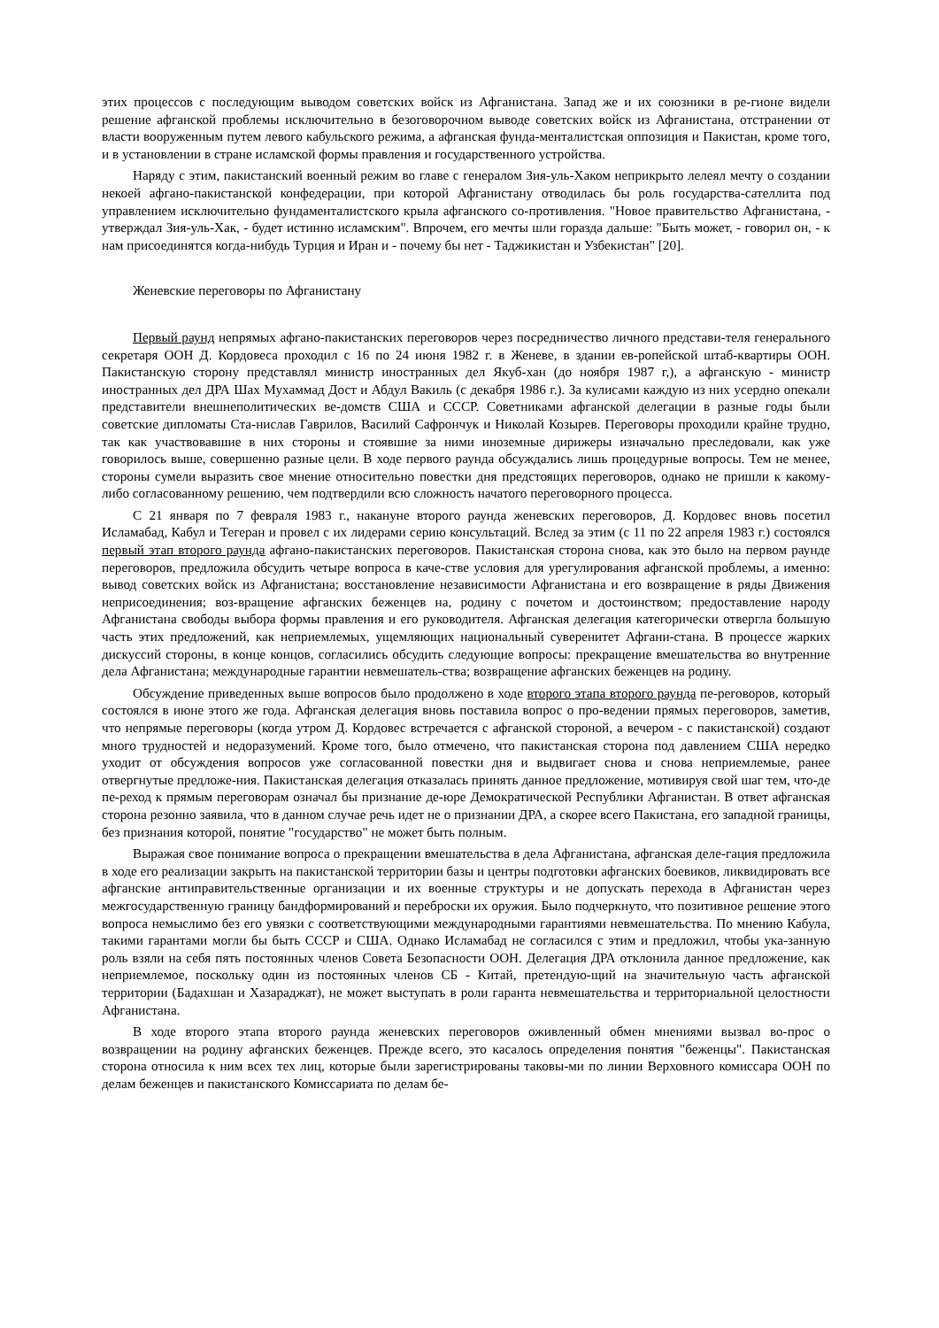этих процессов с последующим выводом советских войск из Афганистана. Запад же и их союзники в ре-гионе видели решение афганской проблемы исключительно в безоговорочном выводе советских войск из Афганистана, отстранении от власти вооруженным путем левого кабульского режима, а афганская фунда-менталистская оппозиция и Пакистан, кроме того, и в установлении в стране исламской формы правления и государственного устройства.
Наряду с этим, пакистанский военный режим во главе с генералом Зия-уль-Хаком неприкрыто лелеял мечту о создании некоей афгано-пакистанской конфедерации, при которой Афганистану отводилась бы роль государства-сателлита под управлением исключительно фундаменталистского крыла афганского со-противления. "Новое правительство Афганистана, - утверждал Зия-уль-Хак, - будет истинно исламским". Впрочем, его мечты шли горазда дальше: "Быть может, - говорил он, - к нам присоединятся когда-нибудь Турция и Иран и - почему бы нет - Таджикистан и Узбекистан" [20].
Женевские переговоры по Афганистану
Первый раунд непрямых афгано-пакистанских переговоров через посредничество личного представи-теля генерального секретаря ООН Д. Кордовеса проходил с 16 по 24 июня 1982 г. в Женеве, в здании ев-ропейской штаб-квартиры ООН. Пакистанскую сторону представлял министр иностранных дел Якуб-хан (до ноября 1987 г,), а афганскую - министр иностранных дел ДРА Шах Мухаммад Дост и Абдул Вакиль (с декабря 1986 г.). За кулисами каждую из них усердно опекали представители внешнеполитических ве-домств США и СССР. Советниками афганской делегации в разные годы были советские дипломаты Ста-нислав Гаврилов, Василий Сафрончук и Николай Козырев. Переговоры проходили крайне трудно, так как участвовавшие в них стороны и стоявшие за ними иноземные дирижеры изначально преследовали, как уже говорилось выше, совершенно разные цели. В ходе первого раунда обсуждались лишь процедурные вопросы. Тем не менее, стороны сумели выразить свое мнение относительно повестки дня предстоящих переговоров, однако не пришли к какому-либо согласованному решению, чем подтвердили всю сложность начатого переговорного процесса.
С 21 января по 7 февраля 1983 г., накануне второго раунда женевских переговоров, Д. Кордовес вновь посетил Исламабад, Кабул и Тегеран и провел с их лидерами серию консультаций. Вслед за этим (с 11 по 22 апреля 1983 г.) состоялся первый этап второго раунда афгано-пакистанских переговоров. Пакистанская сторона снова, как это было на первом раунде переговоров, предложила обсудить четыре вопроса в каче-стве условия для урегулирования афганской проблемы, а именно: вывод советских войск из Афганистана; восстановление независимости Афганистана и его возвращение в ряды Движения неприсоединения; воз-вращение афганских беженцев на, родину с почетом и достоинством; предоставление народу Афганистана свободы выбора формы правления и его руководителя. Афганская делегация категорически отвергла большую часть этих предложений, как неприемлемых, ущемляющих национальный суверенитет Афгани-стана. В процессе жарких дискуссий стороны, в конце концов, согласились обсудить следующие вопросы: прекращение вмешательства во внутренние дела Афганистана; международные гарантии невмешатель-ства; возвращение афганских беженцев на родину.
Обсуждение приведенных выше вопросов было продолжено в ходе второго этапа второго раунда пе-реговоров, который состоялся в июне этого же года. Афганская делегация вновь поставила вопрос о про-ведении прямых переговоров, заметив, что непрямые переговоры (когда утром Д. Кордовес встречается с афганской стороной, а вечером - с пакистанской) создают много трудностей и недоразумений. Кроме того, было отмечено, что пакистанская сторона под давлением США нередко уходит от обсуждения вопросов уже согласованной повестки дня и выдвигает снова и снова неприемлемые, ранее отвергнутые предложе-ния. Пакистанская делегация отказалась принять данное предложение, мотивируя свой шаг тем, что-де пе-реход к прямым переговорам означал бы признание де-юре Демократической Республики Афганистан. В ответ афганская сторона резонно заявила, что в данном случае речь идет не о признании ДРА, а скорее всего Пакистана, его западной границы, без признания которой, понятие "государство" не может быть полным.
Выражая свое понимание вопроса о прекращении вмешательства в дела Афганистана, афганская деле-гация предложила в ходе его реализации закрыть на пакистанской территории базы и центры подготовки афганских боевиков, ликвидировать все афганские антиправительственные организации и их военные структуры и не допускать перехода в Афганистан через межгосударственную границу бандформирований и переброски их оружия. Было подчеркнуто, что позитивное решение этого вопроса немыслимо без его увязки с соответствующими международными гарантиями невмешательства. По мнению Кабула, такими гарантами могли бы быть СССР и США. Однако Исламабад не согласился с этим и предложил, чтобы ука-занную роль взяли на себя пять постоянных членов Совета Безопасности ООН. Делегация ДРА отклонила данное предложение, как неприемлемое, поскольку один из постоянных членов СБ - Китай, претендую-щий на значительную часть афганской территории (Бадахшан и Хазараджат), не может выступать в роли гаранта невмешательства и территориальной целостности Афганистана.
В ходе второго этапа второго раунда женевских переговоров оживленный обмен мнениями вызвал во-прос о возвращении на родину афганских беженцев. Прежде всего, это касалось определения понятия "беженцы". Пакистанская сторона относила к ним всех тех лиц, которые были зарегистрированы таковы-ми по линии Верховного комиссара ООН по делам беженцев и пакистанского Комиссариата по делам бе-